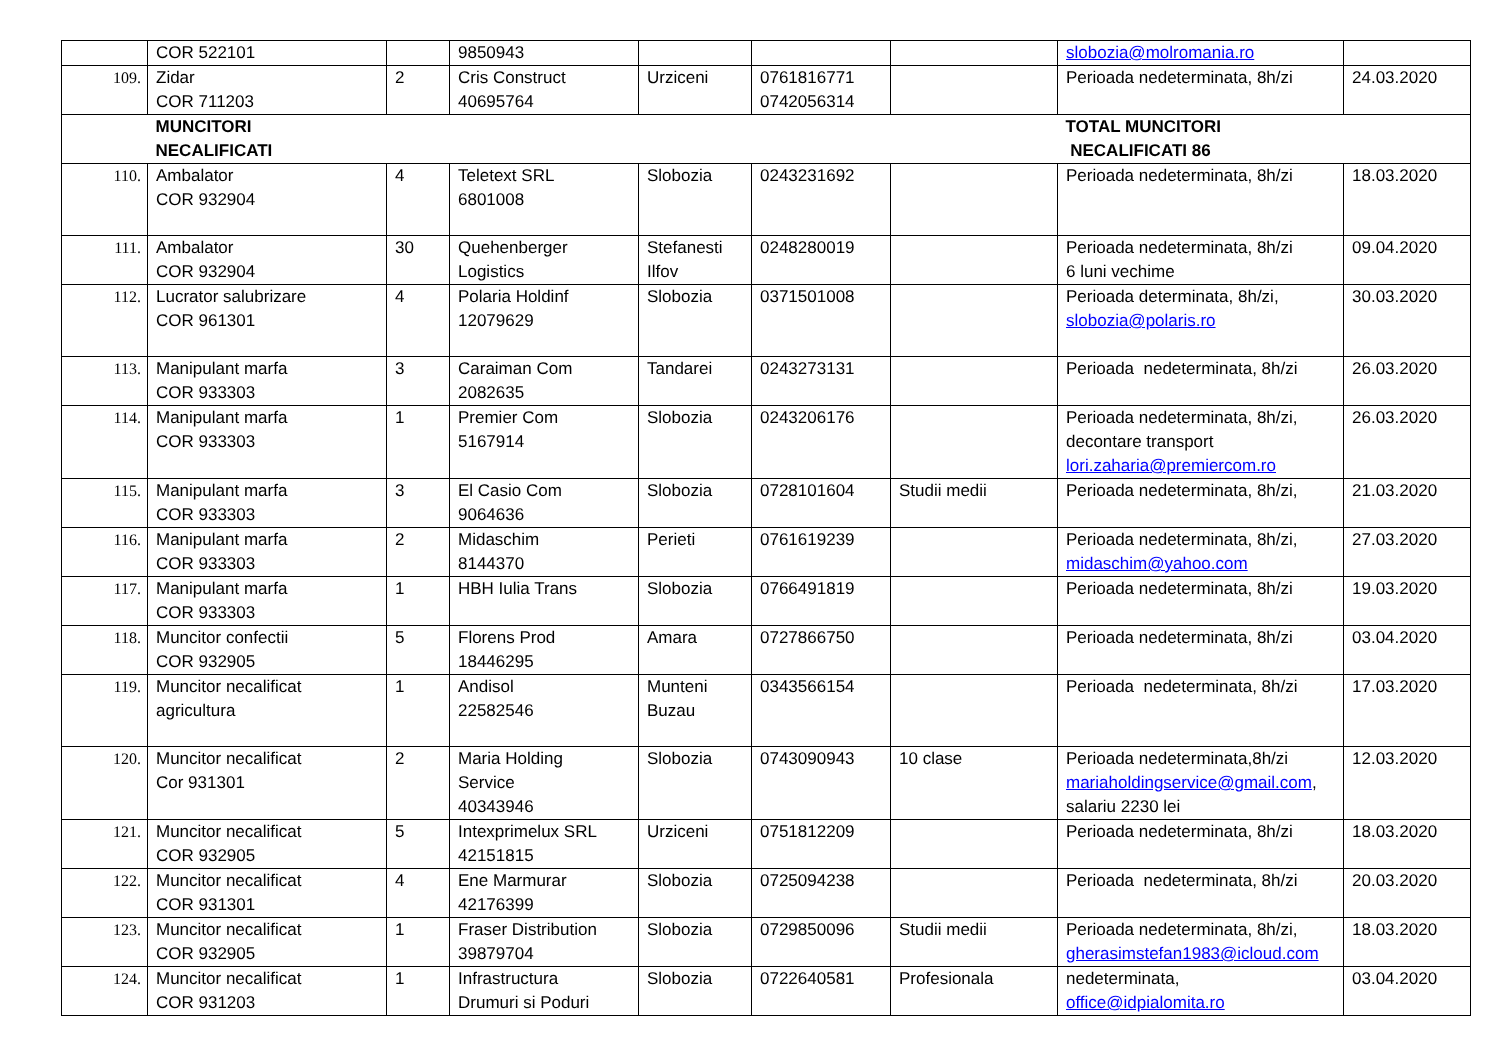| | COR 522101 | | 9850943 | | | | slobozia@molromania.ro | |
| 109. | Zidar COR 711203 | 2 | Cris Construct 40695764 | Urziceni | 0761816771 0742056314 | | Perioada nedeterminata, 8h/zi | 24.03.2020 |
| | MUNCITORI NECALIFICATI | | | | | | TOTAL MUNCITORI NECALIFICATI 86 | |
| 110. | Ambalator COR 932904 | 4 | Teletext SRL 6801008 | Slobozia | 0243231692 | | Perioada nedeterminata, 8h/zi | 18.03.2020 |
| 111. | Ambalator COR 932904 | 30 | Quehenberger Logistics | Stefanesti Ilfov | 0248280019 | | Perioada nedeterminata, 8h/zi 6 luni vechime | 09.04.2020 |
| 112. | Lucrator salubrizare COR 961301 | 4 | Polaria Holdinf 12079629 | Slobozia | 0371501008 | | Perioada determinata, 8h/zi, slobozia@polaris.ro | 30.03.2020 |
| 113. | Manipulant marfa COR 933303 | 3 | Caraiman Com 2082635 | Tandarei | 0243273131 | | Perioada nedeterminata, 8h/zi | 26.03.2020 |
| 114. | Manipulant marfa COR 933303 | 1 | Premier Com 5167914 | Slobozia | 0243206176 | | Perioada nedeterminata, 8h/zi, decontare transport lori.zaharia@premiercom.ro | 26.03.2020 |
| 115. | Manipulant marfa COR 933303 | 3 | El Casio Com 9064636 | Slobozia | 0728101604 | Studii medii | Perioada nedeterminata, 8h/zi, | 21.03.2020 |
| 116. | Manipulant marfa COR 933303 | 2 | Midaschim 8144370 | Perieti | 0761619239 | | Perioada nedeterminata, 8h/zi, midaschim@yahoo.com | 27.03.2020 |
| 117. | Manipulant marfa COR 933303 | 1 | HBH Iulia Trans | Slobozia | 0766491819 | | Perioada nedeterminata, 8h/zi | 19.03.2020 |
| 118. | Muncitor confectii COR 932905 | 5 | Florens Prod 18446295 | Amara | 0727866750 | | Perioada nedeterminata, 8h/zi | 03.04.2020 |
| 119. | Muncitor necalificat agricultura | 1 | Andisol 22582546 | Munteni Buzau | 0343566154 | | Perioada nedeterminata, 8h/zi | 17.03.2020 |
| 120. | Muncitor necalificat Cor 931301 | 2 | Maria Holding Service 40343946 | Slobozia | 0743090943 | 10 clase | Perioada nedeterminata,8h/zi mariaholdingservice@gmail.com , salariu 2230 lei | 12.03.2020 |
| 121. | Muncitor necalificat COR 932905 | 5 | Intexprimelux SRL 42151815 | Urziceni | 0751812209 | | Perioada nedeterminata, 8h/zi | 18.03.2020 |
| 122. | Muncitor necalificat COR 931301 | 4 | Ene Marmurar 42176399 | Slobozia | 0725094238 | | Perioada nedeterminata, 8h/zi | 20.03.2020 |
| 123. | Muncitor necalificat COR 932905 | 1 | Fraser Distribution 39879704 | Slobozia | 0729850096 | Studii medii | Perioada nedeterminata, 8h/zi, gherasimstefan1983@icloud.com | 18.03.2020 |
| 124. | Muncitor necalificat COR 931203 | 1 | Infrastructura Drumuri si Poduri | Slobozia | 0722640581 | Profesionala | nedeterminata, office@idpialomita.ro | 03.04.2020 |